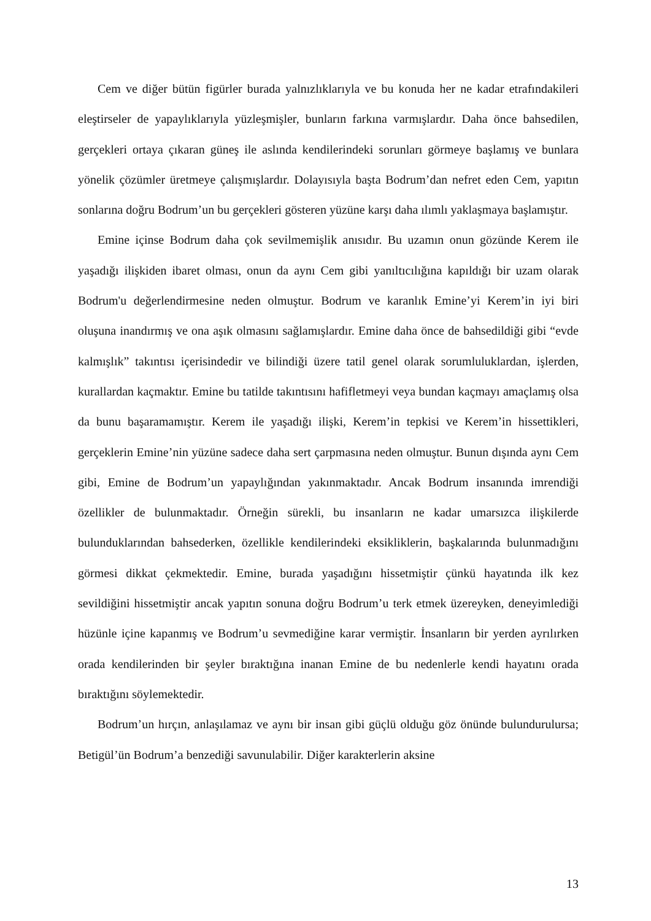Cem ve diğer bütün figürler burada yalnızlıklarıyla ve bu konuda her ne kadar etrafındakileri eleştirseler de yapaylıklarıyla yüzleşmişler, bunların farkına varmışlardır. Daha önce bahsedilen, gerçekleri ortaya çıkaran güneş ile aslında kendilerindeki sorunları görmeye başlamış ve bunlara yönelik çözümler üretmeye çalışmışlardır. Dolayısıyla başta Bodrum’dan nefret eden Cem, yapıtın sonlarına doğru Bodrum’un bu gerçekleri gösteren yüzüne karşı daha ılımlı yaklaşmaya başlamıştır.
Emine içinse Bodrum daha çok sevilmemişlik anısıdır. Bu uzamın onun gözünde Kerem ile yaşadığı ilişkiden ibaret olması, onun da aynı Cem gibi yanıltıcılığına kapıldığı bir uzam olarak Bodrum'u değerlendirmesine neden olmuştur. Bodrum ve karanlık Emine’yi Kerem’in iyi biri oluşuna inandırmış ve ona aşık olmasını sağlamışlardır. Emine daha önce de bahsedildiği gibi “evde kalmışlık” takıntısı içerisindedir ve bilindiği üzere tatil genel olarak sorumluluklardan, işlerden, kurallardan kaçmaktır. Emine bu tatilde takıntısını hafifletmeyi veya bundan kaçmayı amaçlamış olsa da bunu başaramamıştır. Kerem ile yaşadığı ilişki, Kerem’in tepkisi ve Kerem’in hissettikleri, gerçeklerin Emine’nin yüzüne sadece daha sert çarpmasına neden olmuştur. Bunun dışında aynı Cem gibi, Emine de Bodrum’un yapaylığından yakınmaktadır. Ancak Bodrum insanında imrendiği özellikler de bulunmaktadır. Örneğin sürekli, bu insanların ne kadar umarsızca ilişkilerde bulunduklarından bahsederken, özellikle kendilerindeki eksikliklerin, başkalarında bulunmadığını görmesi dikkat çekmektedir. Emine, burada yaşadığını hissetmiştir çünkü hayatında ilk kez sevildiğini hissetmiştir ancak yapıtın sonuna doğru Bodrum’u terk etmek üzereyken, deneyimlediği hüzünle içine kapanmış ve Bodrum’u sevmediğine karar vermiştir. İnsanların bir yerden ayrılırken orada kendilerinden bir şeyler bıraktığına inanan Emine de bu nedenlerle kendi hayatını orada bıraktığını söylemektedir.
Bodrum’un hırçın, anlaşılamaz ve aynı bir insan gibi güçlü olduğu göz önünde bulundurulursa; Betigül’ün Bodrum’a benzediği savunulabilir. Diğer karakterlerin aksine
13